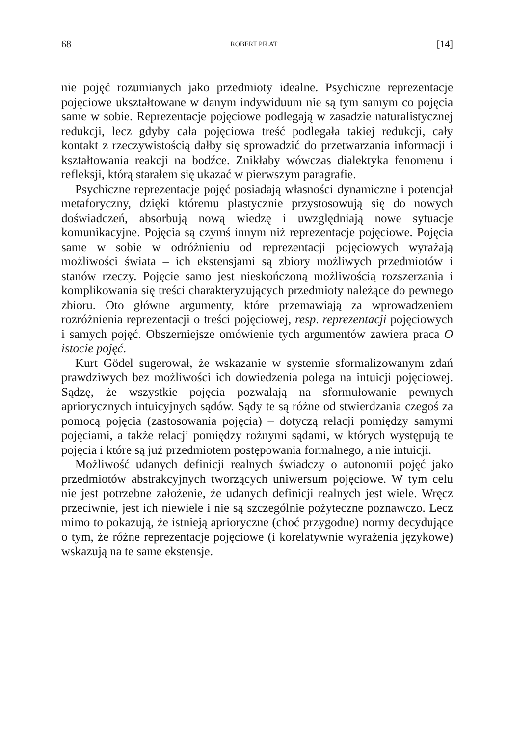68 ROBERT PIŁAT [14]
nie pojęć rozumianych jako przedmioty idealne. Psychiczne reprezentacje pojęciowe ukształtowane w danym indywiduum nie są tym samym co pojęcia same w sobie. Reprezentacje pojęciowe podlegają w zasadzie naturalistycznej redukcji, lecz gdyby cała pojęciowa treść podlegała takiej redukcji, cały kontakt z rzeczywistością dałby się sprowadzić do przetwarzania informacji i kształtowania reakcji na bodźce. Znikłaby wówczas dialektyka fenomenu i refleksji, którą starałem się ukazać w pierwszym paragrafie.
Psychiczne reprezentacje pojęć posiadają własności dynamiczne i potencjał metaforyczny, dzięki któremu plastycznie przystosowują się do nowych doświadczeń, absorbują nową wiedzę i uwzględniają nowe sytuacje komunikacyjne. Pojęcia są czymś innym niż reprezentacje pojęciowe. Pojęcia same w sobie w odróżnieniu od reprezentacji pojęciowych wyrażają możliwości świata – ich ekstensjami są zbiory możliwych przedmiotów i stanów rzeczy. Pojęcie samo jest nieskończoną możliwością rozszerzania i komplikowania się treści charakteryzujących przedmioty należące do pewnego zbioru. Oto główne argumenty, które przemawiają za wprowadzeniem rozróżnienia reprezentacji o treści pojęciowej, resp. reprezentacji pojęciowych i samych pojęć. Obszerniejsze omówienie tych argumentów zawiera praca O istocie pojęć.
Kurt Gödel sugerował, że wskazanie w systemie sformalizowanym zdań prawdziwych bez możliwości ich dowiedzenia polega na intuicji pojęciowej. Sądzę, że wszystkie pojęcia pozwalają na sformułowanie pewnych apriorycznych intuicyjnych sądów. Sądy te są różne od stwierdzania czegoś za pomocą pojęcia (zastosowania pojęcia) – dotyczą relacji pomiędzy samymi pojęciami, a także relacji pomiędzy rożnymi sądami, w których występują te pojęcia i które są już przedmiotem postępowania formalnego, a nie intuicji.
Możliwość udanych definicji realnych świadczy o autonomii pojęć jako przedmiotów abstrakcyjnych tworzących uniwersum pojęciowe. W tym celu nie jest potrzebne założenie, że udanych definicji realnych jest wiele. Wręcz przeciwnie, jest ich niewiele i nie są szczególnie pożyteczne poznawczo. Lecz mimo to pokazują, że istnieją aprioryczne (choć przygodne) normy decydujące o tym, że różne reprezentacje pojęciowe (i korelatywnie wyrażenia językowe) wskazują na te same ekstensje.